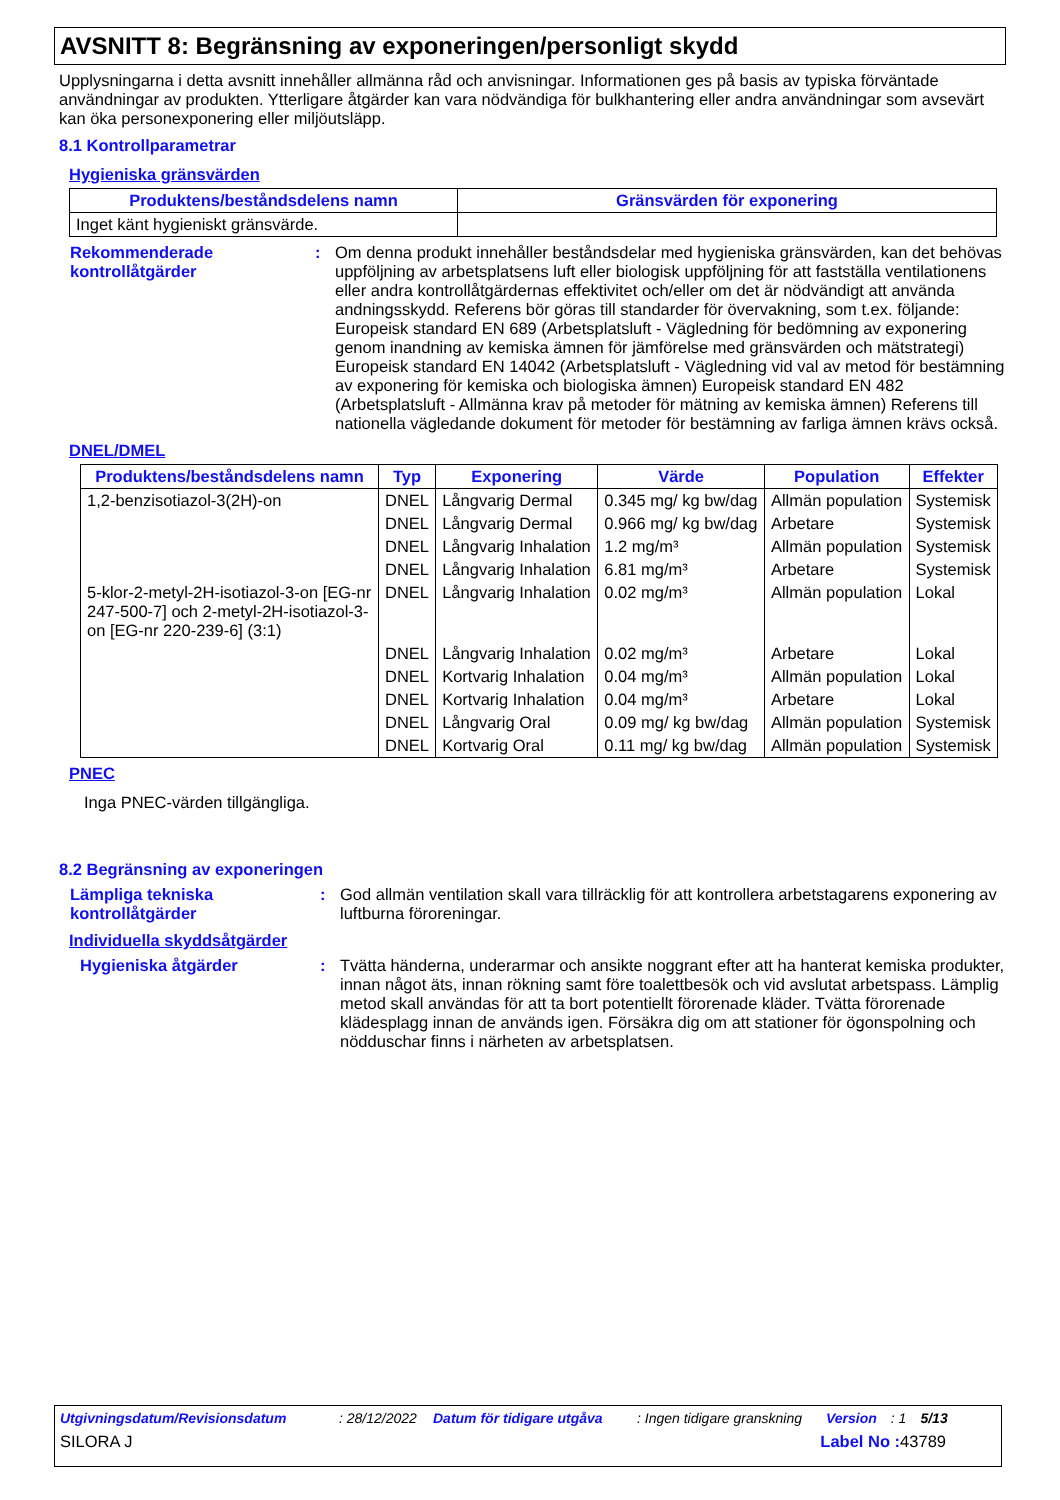AVSNITT 8: Begränsning av exponeringen/personligt skydd
Upplysningarna i detta avsnitt innehåller allmänna råd och anvisningar. Informationen ges på basis av typiska förväntade användningar av produkten. Ytterligare åtgärder kan vara nödvändiga för bulkhantering eller andra användningar som avsevärt kan öka personexponering eller miljöutsläpp.
8.1 Kontrollparametrar
Hygieniska gränsvärden
| Produktens/beståndsdelens namn | Gränsvärden för exponering |
| --- | --- |
| Inget känt hygieniskt gränsvärde. | |
Rekommenderade kontrollåtgärder
: Om denna produkt innehåller beståndsdelar med hygieniska gränsvärden, kan det behövas uppföljning av arbetsplatsens luft eller biologisk uppföljning för att fastställa ventilationens eller andra kontrollåtgärdernas effektivitet och/eller om det är nödvändigt att använda andningsskydd. Referens bör göras till standarder för övervakning, som t.ex. följande: Europeisk standard EN 689 (Arbetsplatsluft - Vägledning för bedömning av exponering genom inandning av kemiska ämnen för jämförelse med gränsvärden och mätstrategi) Europeisk standard EN 14042 (Arbetsplatsluft - Vägledning vid val av metod för bestämning av exponering för kemiska och biologiska ämnen) Europeisk standard EN 482 (Arbetsplatsluft - Allmänna krav på metoder för mätning av kemiska ämnen) Referens till nationella vägledande dokument för metoder för bestämning av farliga ämnen krävs också.
DNEL/DMEL
| Produktens/beståndsdelens namn | Typ | Exponering | Värde | Population | Effekter |
| --- | --- | --- | --- | --- | --- |
| 1,2-benzisotiazol-3(2H)-on | DNEL | Långvarig Dermal | 0.345 mg/ kg bw/dag | Allmän population | Systemisk |
| | DNEL | Långvarig Dermal | 0.966 mg/ kg bw/dag | Arbetare | Systemisk |
| | DNEL | Långvarig Inhalation | 1.2 mg/m³ | Allmän population | Systemisk |
| | DNEL | Långvarig Inhalation | 6.81 mg/m³ | Arbetare | Systemisk |
| 5-klor-2-metyl-2H-isotiazol-3-on [EG-nr 247-500-7] och 2-metyl-2H-isotiazol-3-on [EG-nr 220-239-6] (3:1) | DNEL | Långvarig Inhalation | 0.02 mg/m³ | Allmän population | Lokal |
| | DNEL | Långvarig Inhalation | 0.02 mg/m³ | Arbetare | Lokal |
| | DNEL | Kortvarig Inhalation | 0.04 mg/m³ | Allmän population | Lokal |
| | DNEL | Kortvarig Inhalation | 0.04 mg/m³ | Arbetare | Lokal |
| | DNEL | Långvarig Oral | 0.09 mg/ kg bw/dag | Allmän population | Systemisk |
| | DNEL | Kortvarig Oral | 0.11 mg/ kg bw/dag | Allmän population | Systemisk |
PNEC
Inga PNEC-värden tillgängliga.
8.2 Begränsning av exponeringen
Lämpliga tekniska kontrollåtgärder
: God allmän ventilation skall vara tillräcklig för att kontrollera arbetstagarens exponering av luftburna föroreningar.
Individuella skyddsåtgärder
Hygieniska åtgärder : Tvätta händerna, underarmar och ansikte noggrant efter att ha hanterat kemiska produkter, innan något äts, innan rökning samt före toalettbesök och vid avslutat arbetspass. Lämplig metod skall användas för att ta bort potentiellt förorenade kläder. Tvätta förorenade klädesplagg innan de används igen. Försäkra dig om att stationer för ögonspolning och nödduschar finns i närheten av arbetsplatsen.
Utgivningsdatum/Revisionsdatum: 28/12/2022 Datum för tidigare utgåva: Ingen tidigare granskning Version: 1 5/13
SILORA J Label No : 43789